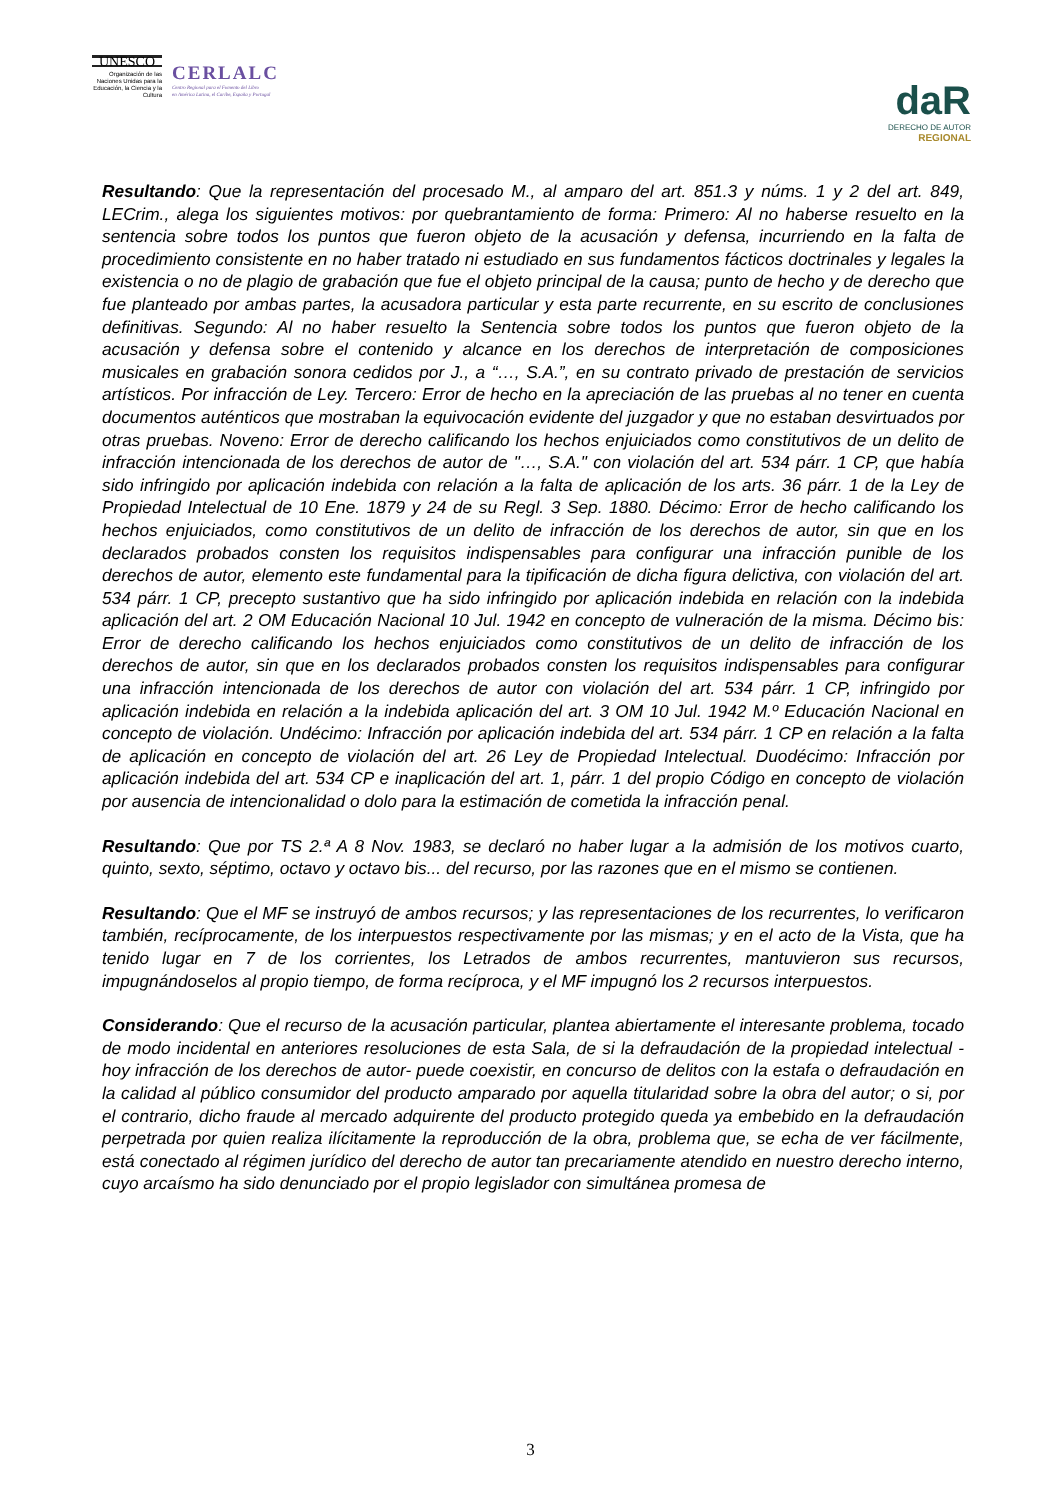UNESCO
Organización de las Naciones Unidas para la Educación, la Ciencia y la Cultura
CERLALC
Centro Regional para el Fomento del Libro
en América Latina, el Caribe, España y Portugal
daR
DERECHO DE AUTOR
REGIONAL
Resultando: Que la representación del procesado M., al amparo del art. 851.3 y núms. 1 y 2 del art. 849, LECrim., alega los siguientes motivos: por quebrantamiento de forma: Primero: Al no haberse resuelto en la sentencia sobre todos los puntos que fueron objeto de la acusación y defensa, incurriendo en la falta de procedimiento consistente en no haber tratado ni estudiado en sus fundamentos fácticos doctrinales y legales la existencia o no de plagio de grabación que fue el objeto principal de la causa; punto de hecho y de derecho que fue planteado por ambas partes, la acusadora particular y esta parte recurrente, en su escrito de conclusiones definitivas. Segundo: Al no haber resuelto la Sentencia sobre todos los puntos que fueron objeto de la acusación y defensa sobre el contenido y alcance en los derechos de interpretación de composiciones musicales en grabación sonora cedidos por J., a “…, S.A.”, en su contrato privado de prestación de servicios artísticos. Por infracción de Ley. Tercero: Error de hecho en la apreciación de las pruebas al no tener en cuenta documentos auténticos que mostraban la equivocación evidente del juzgador y que no estaban desvirtuados por otras pruebas. Noveno: Error de derecho calificando los hechos enjuiciados como constitutivos de un delito de infracción intencionada de los derechos de autor de "…, S.A." con violación del art. 534 párr. 1 CP, que había sido infringido por aplicación indebida con relación a la falta de aplicación de los arts. 36 párr. 1 de la Ley de Propiedad Intelectual de 10 Ene. 1879 y 24 de su Regl. 3 Sep. 1880. Décimo: Error de hecho calificando los hechos enjuiciados, como constitutivos de un delito de infracción de los derechos de autor, sin que en los declarados probados consten los requisitos indispensables para configurar una infracción punible de los derechos de autor, elemento este fundamental para la tipificación de dicha figura delictiva, con violación del art. 534 párr. 1 CP, precepto sustantivo que ha sido infringido por aplicación indebida en relación con la indebida aplicación del art. 2 OM Educación Nacional 10 Jul. 1942 en concepto de vulneración de la misma. Décimo bis: Error de derecho calificando los hechos enjuiciados como constitutivos de un delito de infracción de los derechos de autor, sin que en los declarados probados consten los requisitos indispensables para configurar una infracción intencionada de los derechos de autor con violación del art. 534 párr. 1 CP, infringido por aplicación indebida en relación a la indebida aplicación del art. 3 OM 10 Jul. 1942 M.º Educación Nacional en concepto de violación. Undécimo: Infracción por aplicación indebida del art. 534 párr. 1 CP en relación a la falta de aplicación en concepto de violación del art. 26 Ley de Propiedad Intelectual. Duodécimo: Infracción por aplicación indebida del art. 534 CP e inaplicación del art. 1, párr. 1 del propio Código en concepto de violación por ausencia de intencionalidad o dolo para la estimación de cometida la infracción penal.
Resultando: Que por TS 2.ª A 8 Nov. 1983, se declaró no haber lugar a la admisión de los motivos cuarto, quinto, sexto, séptimo, octavo y octavo bis... del recurso, por las razones que en el mismo se contienen.
Resultando: Que el MF se instruyó de ambos recursos; y las representaciones de los recurrentes, lo verificaron también, recíprocamente, de los interpuestos respectivamente por las mismas; y en el acto de la Vista, que ha tenido lugar en 7 de los corrientes, los Letrados de ambos recurrentes, mantuvieron sus recursos, impugnándoselos al propio tiempo, de forma recíproca, y el MF impugnó los 2 recursos interpuestos.
Considerando: Que el recurso de la acusación particular, plantea abiertamente el interesante problema, tocado de modo incidental en anteriores resoluciones de esta Sala, de si la defraudación de la propiedad intelectual -hoy infracción de los derechos de autor- puede coexistir, en concurso de delitos con la estafa o defraudación en la calidad al público consumidor del producto amparado por aquella titularidad sobre la obra del autor; o si, por el contrario, dicho fraude al mercado adquirente del producto protegido queda ya embebido en la defraudación perpetrada por quien realiza ilícitamente la reproducción de la obra, problema que, se echa de ver fácilmente, está conectado al régimen jurídico del derecho de autor tan precariamente atendido en nuestro derecho interno, cuyo arcaísmo ha sido denunciado por el propio legislador con simultánea promesa de
3